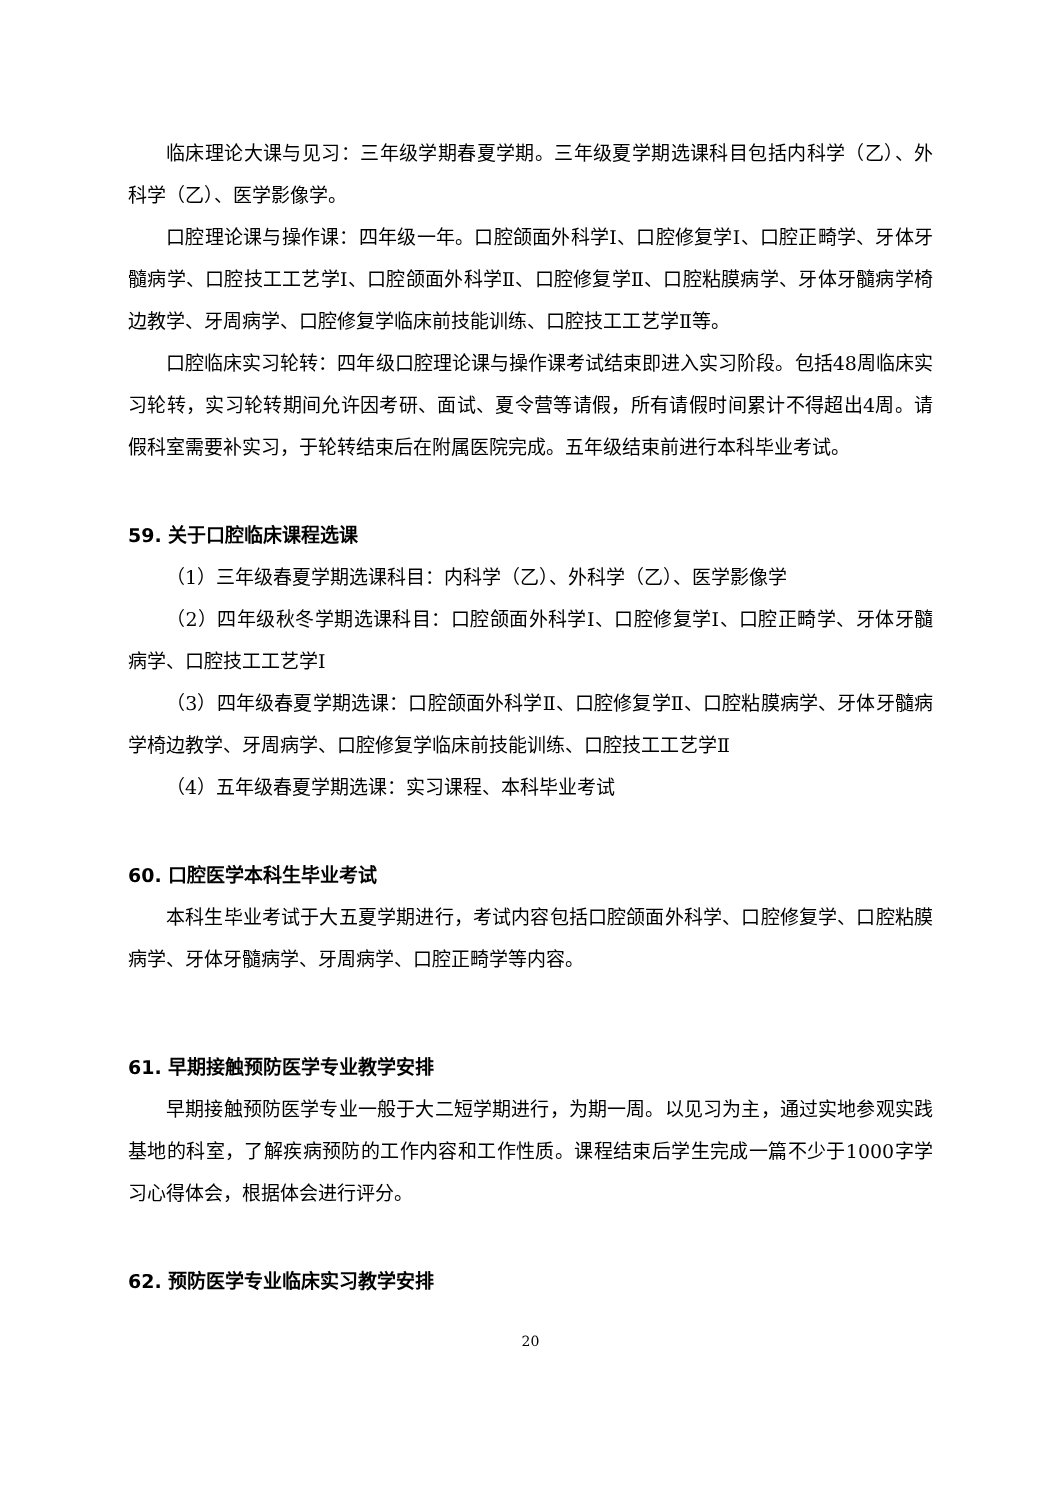临床理论大课与见习：三年级学期春夏学期。三年级夏学期选课科目包括内科学（乙）、外科学（乙）、医学影像学。
口腔理论课与操作课：四年级一年。口腔颌面外科学Ⅰ、口腔修复学Ⅰ、口腔正畸学、牙体牙髓病学、口腔技工工艺学Ⅰ、口腔颌面外科学Ⅱ、口腔修复学Ⅱ、口腔粘膜病学、牙体牙髓病学椅边教学、牙周病学、口腔修复学临床前技能训练、口腔技工工艺学Ⅱ等。
口腔临床实习轮转：四年级口腔理论课与操作课考试结束即进入实习阶段。包括48周临床实习轮转，实习轮转期间允许因考研、面试、夏令营等请假，所有请假时间累计不得超出4周。请假科室需要补实习，于轮转结束后在附属医院完成。五年级结束前进行本科毕业考试。
59. 关于口腔临床课程选课
（1）三年级春夏学期选课科目：内科学（乙）、外科学（乙）、医学影像学
（2）四年级秋冬学期选课科目：口腔颌面外科学Ⅰ、口腔修复学Ⅰ、口腔正畸学、牙体牙髓病学、口腔技工工艺学Ⅰ
（3）四年级春夏学期选课：口腔颌面外科学Ⅱ、口腔修复学Ⅱ、口腔粘膜病学、牙体牙髓病学椅边教学、牙周病学、口腔修复学临床前技能训练、口腔技工工艺学Ⅱ
（4）五年级春夏学期选课：实习课程、本科毕业考试
60. 口腔医学本科生毕业考试
本科生毕业考试于大五夏学期进行，考试内容包括口腔颌面外科学、口腔修复学、口腔粘膜病学、牙体牙髓病学、牙周病学、口腔正畸学等内容。
61. 早期接触预防医学专业教学安排
早期接触预防医学专业一般于大二短学期进行，为期一周。以见习为主，通过实地参观实践基地的科室，了解疾病预防的工作内容和工作性质。课程结束后学生完成一篇不少于1000字学习心得体会，根据体会进行评分。
62. 预防医学专业临床实习教学安排
20